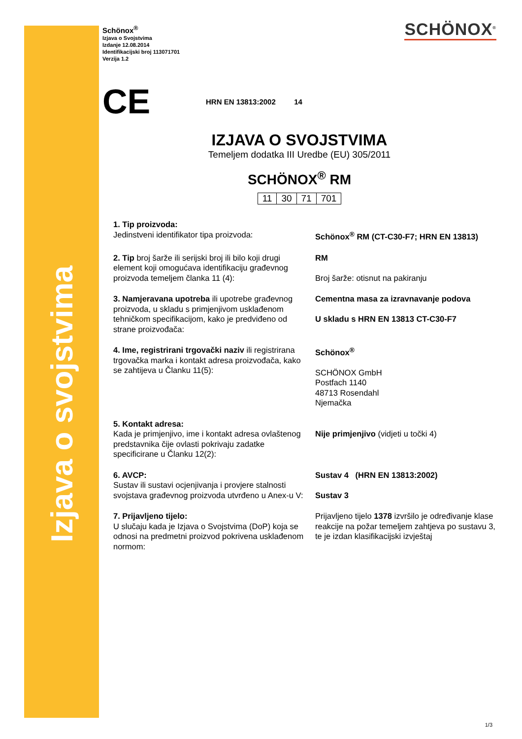Izjava o svojstvima
Schönox<sup>®</sup>
Izjava o Svojstvima
Izdanje 12.08.2014
Identifikacijski broj 113071701
Verzija 1.2
SCHÖNOX<sup>®</sup>
CE
HRN EN 13813:2002 14
IZJAVA O SVOJSTVIMA
Temeljem dodatka III Uredbe (EU) 305/2011
SCHÖNOX<sup>®</sup> RM
| 11 | 30 | 71 | 701 |
| 1. Tip proizvoda: Jedinstveni identifikator tipa proizvoda: | Schönox<sup>®</sup> RM (CT-C30-F7; HRN EN 13813) |
| 2. Tip broj šarže ili serijski broj ili bilo koji drugi element koji omogućava identifikaciju građevnog proizvoda temeljem članka 11 (4): | RM Broj šarže: otisnut na pakiranju |
| 3. Namjeravana upotreba ili upotrebe građevnog proizvoda, u skladu s primjenjivom usklađenom tehničkom specifikacijom, kako je predviđeno od strane proizvođača: | Cementna masa za izravnavanje podova U skladu s HRN EN 13813 CT-C30-F7 |
| 4. Ime, registrirani trgovački naziv ili registrirana trgovačka marka i kontakt adresa proizvođača, kako se zahtijeva u Članku 11(5): | Schönox<sup>®</sup> SCHÖNOX GmbH Postfach 1140 48713 Rosendahl Njemačka |
| 5. Kontakt adresa: Kada je primjenjivo, ime i kontakt adresa ovlaštenog predstavnika čije ovlasti pokrivaju zadatke specificirane u Članku 12(2): | Nije primjenjivo (vidjeti u točki 4) |
| 6. AVCP: Sustav ili sustavi ocjenjivanja i provjere stalnosti svojstava građevnog proizvoda utvrđeno u Anex-u V: | Sustav 4 (HRN EN 13813:2002) Sustav 3 |
| 7. Prijavljeno tijelo: U slučaju kada je Izjava o Svojstvima (DoP) koja se odnosi na predmetni proizvod pokrivena usklađenom normom: | Prijavljeno tijelo 1378 izvršilo je određivanje klase reakcije na požar temeljem zahtjeva po sustavu 3, te je izdan klasifikacijski izvještaj |
1/3